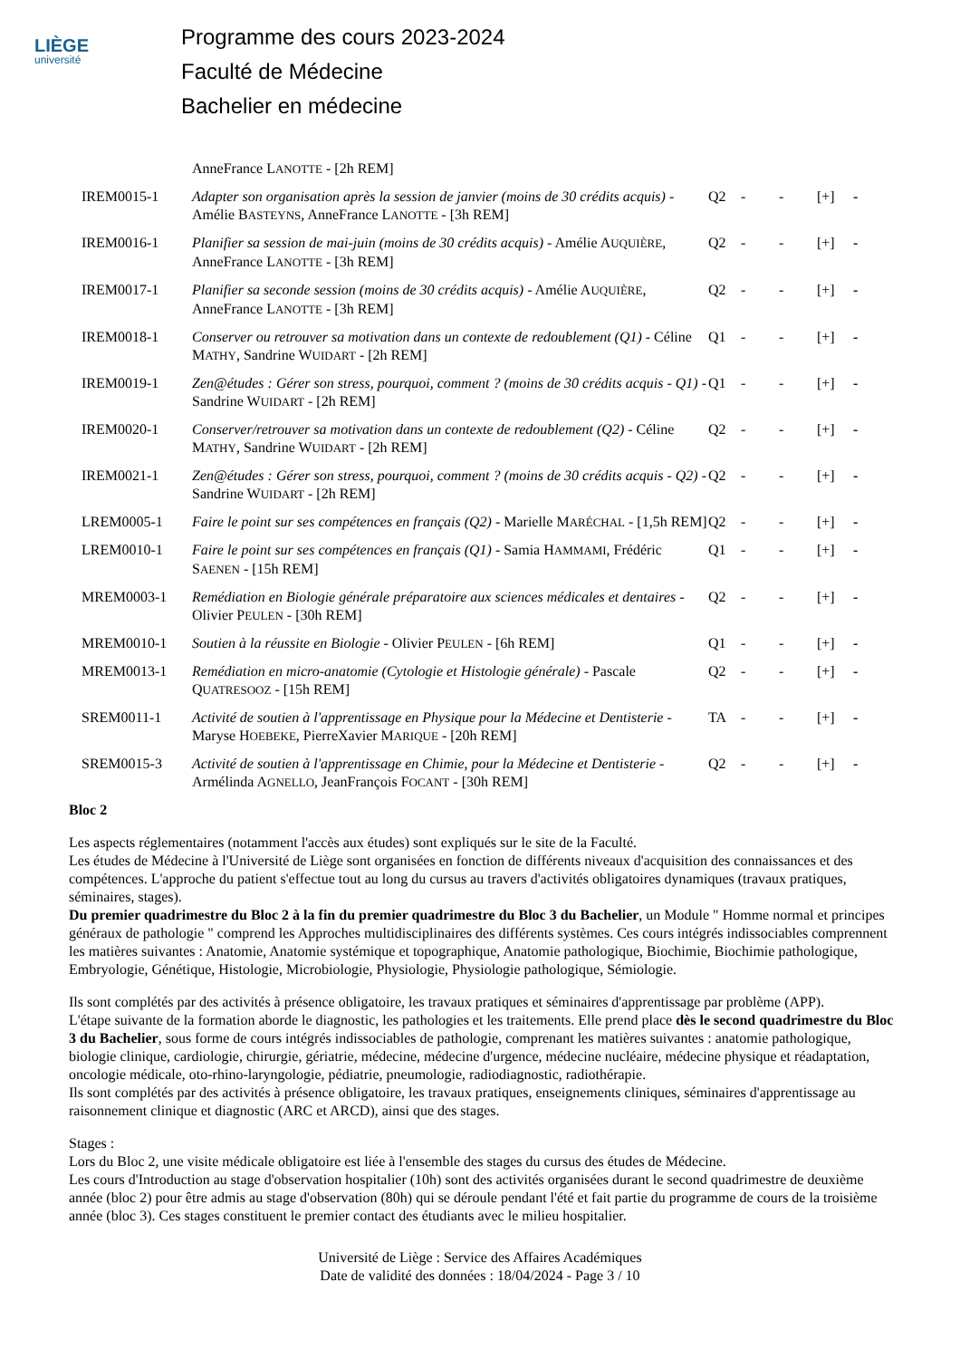LIÈGE
université
Programme des cours 2023-2024
Faculté de Médecine
Bachelier en médecine
| | AnneFrance L ANOTTE - [2h REM] | | | | | |
| IREM0015-1 | Adapter son organisation après la session de janvier (moins de 30 crédits acquis) - Amélie B ASTEYNS , AnneFrance L ANOTTE - [3h REM] | Q2 | - | - | [+] | - |
| IREM0016-1 | Planifier sa session de mai-juin (moins de 30 crédits acquis) - Amélie A UQUIÈRE , AnneFrance L ANOTTE - [3h REM] | Q2 | - | - | [+] | - |
| IREM0017-1 | Planifier sa seconde session (moins de 30 crédits acquis) - Amélie A UQUIÈRE , AnneFrance L ANOTTE - [3h REM] | Q2 | - | - | [+] | - |
| IREM0018-1 | Conserver ou retrouver sa motivation dans un contexte de redoublement (Q1) - Céline M ATHY , Sandrine W UIDART - [2h REM] | Q1 | - | - | [+] | - |
| IREM0019-1 | Zen@études : Gérer son stress, pourquoi, comment ? (moins de 30 crédits acquis - Q1) - Sandrine W UIDART - [2h REM] | Q1 | - | - | [+] | - |
| IREM0020-1 | Conserver/retrouver sa motivation dans un contexte de redoublement (Q2) - Céline M ATHY , Sandrine W UIDART - [2h REM] | Q2 | - | - | [+] | - |
| IREM0021-1 | Zen@études : Gérer son stress, pourquoi, comment ? (moins de 30 crédits acquis - Q2) - Sandrine W UIDART - [2h REM] | Q2 | - | - | [+] | - |
| LREM0005-1 | Faire le point sur ses compétences en français (Q2) - Marielle M ARÉCHAL - [1,5h REM] | Q2 | - | - | [+] | - |
| LREM0010-1 | Faire le point sur ses compétences en français (Q1) - Samia H AMMAMI , Frédéric S AENEN - [15h REM] | Q1 | - | - | [+] | - |
| MREM0003-1 | Remédiation en Biologie générale préparatoire aux sciences médicales et dentaires - Olivier P EULEN - [30h REM] | Q2 | - | - | [+] | - |
| MREM0010-1 | Soutien à la réussite en Biologie - Olivier P EULEN - [6h REM] | Q1 | - | - | [+] | - |
| MREM0013-1 | Remédiation en micro-anatomie (Cytologie et Histologie générale) - Pascale Q UATRESOOZ - [15h REM] | Q2 | - | - | [+] | - |
| SREM0011-1 | Activité de soutien à l'apprentissage en Physique pour la Médecine et Dentisterie - Maryse H OEBEKE , PierreXavier M ARIQUE - [20h REM] | TA | - | - | [+] | - |
| SREM0015-3 | Activité de soutien à l'apprentissage en Chimie, pour la Médecine et Dentisterie - Armélinda A GNELLO , JeanFrançois F OCANT - [30h REM] | Q2 | - | - | [+] | - |
Bloc 2
Les aspects réglementaires (notamment l'accès aux études) sont expliqués sur le site de la Faculté.
Les études de Médecine à l'Université de Liège sont organisées en fonction de différents niveaux d'acquisition des connaissances et des compétences. L'approche du patient s'effectue tout au long du cursus au travers d'activités obligatoires dynamiques (travaux pratiques, séminaires, stages).
Du premier quadrimestre du Bloc 2 à la fin du premier quadrimestre du Bloc 3 du Bachelier, un Module " Homme normal et principes généraux de pathologie " comprend les Approches multidisciplinaires des différents systèmes. Ces cours intégrés indissociables comprennent les matières suivantes : Anatomie, Anatomie systémique et topographique, Anatomie pathologique, Biochimie, Biochimie pathologique, Embryologie, Génétique, Histologie, Microbiologie, Physiologie, Physiologie pathologique, Sémiologie.
Ils sont complétés par des activités à présence obligatoire, les travaux pratiques et séminaires d'apprentissage par problème (APP).
L'étape suivante de la formation aborde le diagnostic, les pathologies et les traitements. Elle prend place dès le second quadrimestre du Bloc 3 du Bachelier, sous forme de cours intégrés indissociables de pathologie, comprenant les matières suivantes : anatomie pathologique, biologie clinique, cardiologie, chirurgie, gériatrie, médecine, médecine d'urgence, médecine nucléaire, médecine physique et réadaptation, oncologie médicale, oto-rhino-laryngologie, pédiatrie, pneumologie, radiodiagnostic, radiothérapie.
Ils sont complétés par des activités à présence obligatoire, les travaux pratiques, enseignements cliniques, séminaires d'apprentissage au raisonnement clinique et diagnostic (ARC et ARCD), ainsi que des stages.
Stages :
Lors du Bloc 2, une visite médicale obligatoire est liée à l'ensemble des stages du cursus des études de Médecine.
Les cours d'Introduction au stage d'observation hospitalier (10h) sont des activités organisées durant le second quadrimestre de deuxième année (bloc 2) pour être admis au stage d'observation (80h) qui se déroule pendant l'été et fait partie du programme de cours de la troisième année (bloc 3). Ces stages constituent le premier contact des étudiants avec le milieu hospitalier.
Université de Liège : Service des Affaires Académiques
Date de validité des données : 18/04/2024 - Page 3 / 10